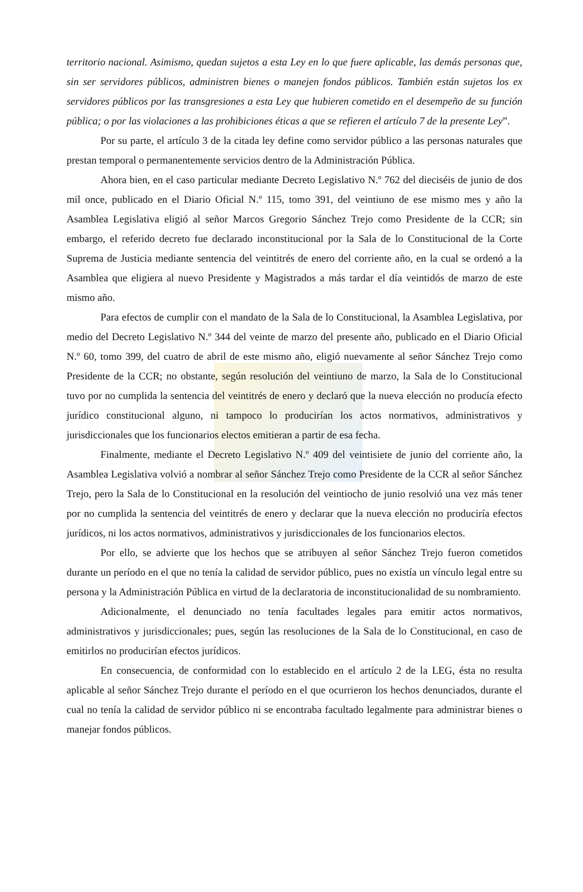territorio nacional. Asimismo, quedan sujetos a esta Ley en lo que fuere aplicable, las demás personas que, sin ser servidores públicos, administren bienes o manejen fondos públicos. También están sujetos los ex servidores públicos por las transgresiones a esta Ley que hubieren cometido en el desempeño de su función pública; o por las violaciones a las prohibiciones éticas a que se refieren el artículo 7 de la presente Ley”.
Por su parte, el artículo 3 de la citada ley define como servidor público a las personas naturales que prestan temporal o permanentemente servicios dentro de la Administración Pública.
Ahora bien, en el caso particular mediante Decreto Legislativo N.º 762 del dieciséis de junio de dos mil once, publicado en el Diario Oficial N.º 115, tomo 391, del veintiuno de ese mismo mes y año la Asamblea Legislativa eligió al señor Marcos Gregorio Sánchez Trejo como Presidente de la CCR; sin embargo, el referido decreto fue declarado inconstitucional por la Sala de lo Constitucional de la Corte Suprema de Justicia mediante sentencia del veintitrés de enero del corriente año, en la cual se ordenó a la Asamblea que eligiera al nuevo Presidente y Magistrados a más tardar el día veintidós de marzo de este mismo año.
Para efectos de cumplir con el mandato de la Sala de lo Constitucional, la Asamblea Legislativa, por medio del Decreto Legislativo N.º 344 del veinte de marzo del presente año, publicado en el Diario Oficial N.º 60, tomo 399, del cuatro de abril de este mismo año, eligió nuevamente al señor Sánchez Trejo como Presidente de la CCR; no obstante, según resolución del veintiuno de marzo, la Sala de lo Constitucional tuvo por no cumplida la sentencia del veintitrés de enero y declaró que la nueva elección no producía efecto jurídico constitucional alguno, ni tampoco lo producirían los actos normativos, administrativos y jurisdiccionales que los funcionarios electos emitieran a partir de esa fecha.
Finalmente, mediante el Decreto Legislativo N.º 409 del veintisiete de junio del corriente año, la Asamblea Legislativa volvió a nombrar al señor Sánchez Trejo como Presidente de la CCR al señor Sánchez Trejo, pero la Sala de lo Constitucional en la resolución del veintiocho de junio resolvió una vez más tener por no cumplida la sentencia del veintitrés de enero y declarar que la nueva elección no produciría efectos jurídicos, ni los actos normativos, administrativos y jurisdiccionales de los funcionarios electos.
Por ello, se advierte que los hechos que se atribuyen al señor Sánchez Trejo fueron cometidos durante un período en el que no tenía la calidad de servidor público, pues no existía un vínculo legal entre su persona y la Administración Pública en virtud de la declaratoria de inconstitucionalidad de su nombramiento.
Adicionalmente, el denunciado no tenía facultades legales para emitir actos normativos, administrativos y jurisdiccionales; pues, según las resoluciones de la Sala de lo Constitucional, en caso de emitirlos no producirían efectos jurídicos.
En consecuencia, de conformidad con lo establecido en el artículo 2 de la LEG, ésta no resulta aplicable al señor Sánchez Trejo durante el período en el que ocurrieron los hechos denunciados, durante el cual no tenía la calidad de servidor público ni se encontraba facultado legalmente para administrar bienes o manejar fondos públicos.